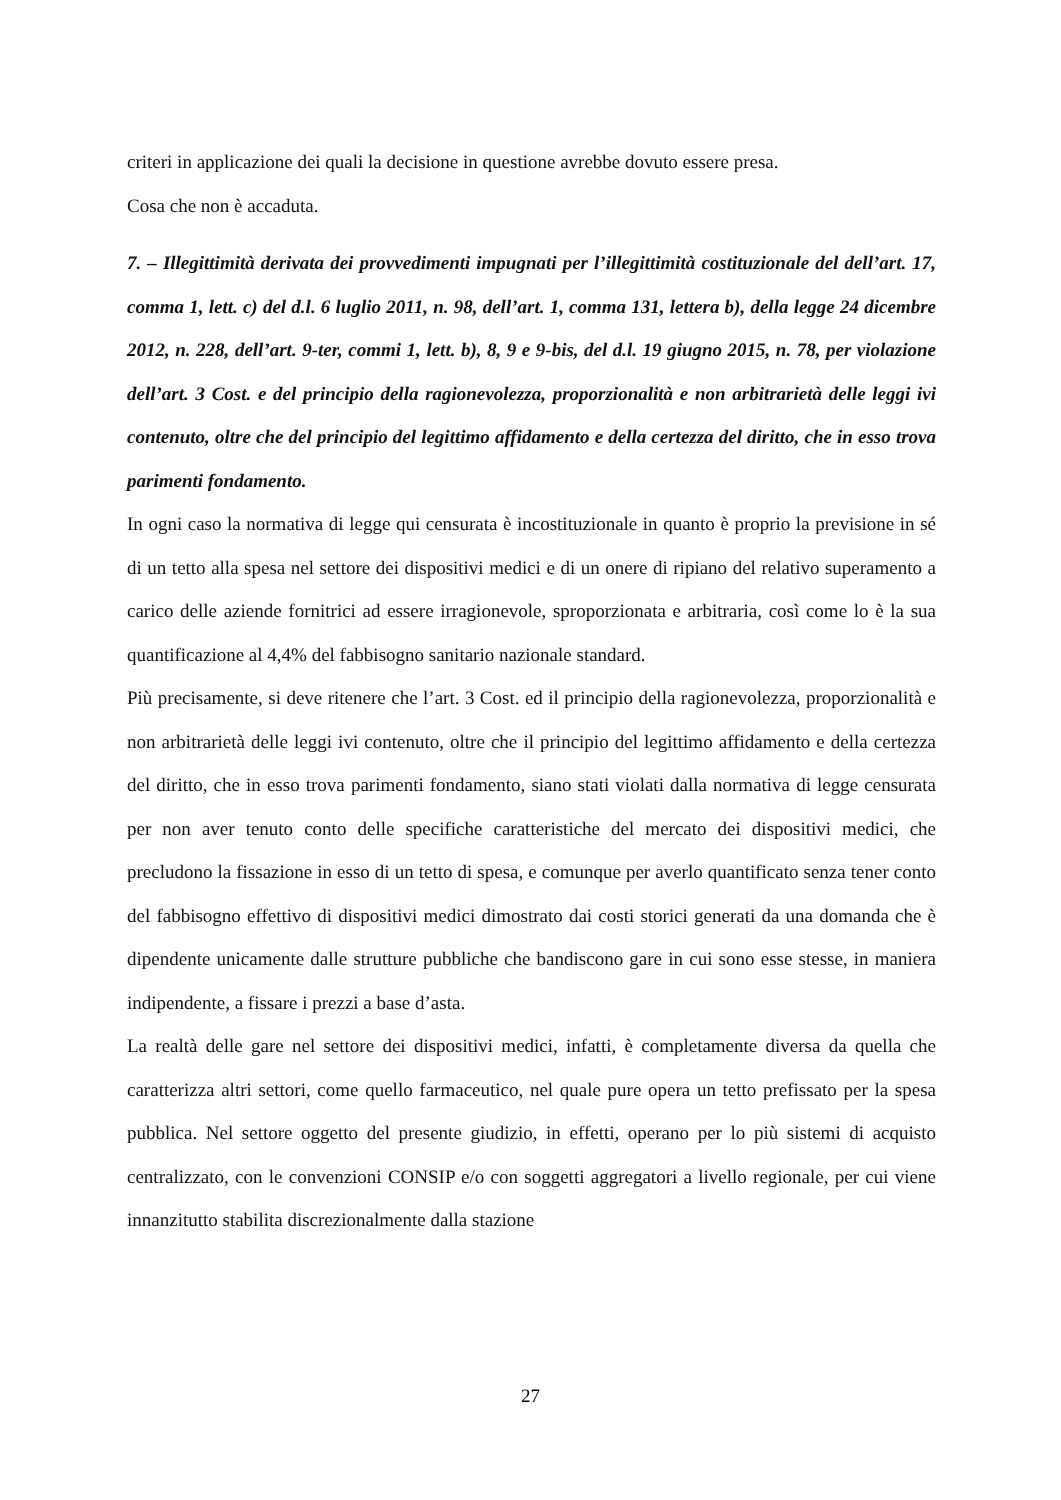criteri in applicazione dei quali la decisione in questione avrebbe dovuto essere presa.
Cosa che non è accaduta.
7. – Illegittimità derivata dei provvedimenti impugnati per l’illegittimità costituzionale del dell’art. 17, comma 1, lett. c) del d.l. 6 luglio 2011, n. 98, dell’art. 1, comma 131, lettera b), della legge 24 dicembre 2012, n. 228, dell’art. 9-ter, commi 1, lett. b), 8, 9 e 9-bis, del d.l. 19 giugno 2015, n. 78, per violazione dell’art. 3 Cost. e del principio della ragionevolezza, proporzionalità e non arbitrarietà delle leggi ivi contenuto, oltre che del principio del legittimo affidamento e della certezza del diritto, che in esso trova parimenti fondamento.
In ogni caso la normativa di legge qui censurata è incostituzionale in quanto è proprio la previsione in sé di un tetto alla spesa nel settore dei dispositivi medici e di un onere di ripiano del relativo superamento a carico delle aziende fornitrici ad essere irragionevole, sproporzionata e arbitraria, così come lo è la sua quantificazione al 4,4% del fabbisogno sanitario nazionale standard.
Più precisamente, si deve ritenere che l’art. 3 Cost. ed il principio della ragionevolezza, proporzionalità e non arbitrarietà delle leggi ivi contenuto, oltre che il principio del legittimo affidamento e della certezza del diritto, che in esso trova parimenti fondamento, siano stati violati dalla normativa di legge censurata per non aver tenuto conto delle specifiche caratteristiche del mercato dei dispositivi medici, che precludono la fissazione in esso di un tetto di spesa, e comunque per averlo quantificato senza tener conto del fabbisogno effettivo di dispositivi medici dimostrato dai costi storici generati da una domanda che è dipendente unicamente dalle strutture pubbliche che bandiscono gare in cui sono esse stesse, in maniera indipendente, a fissare i prezzi a base d’asta.
La realtà delle gare nel settore dei dispositivi medici, infatti, è completamente diversa da quella che caratterizza altri settori, come quello farmaceutico, nel quale pure opera un tetto prefissato per la spesa pubblica. Nel settore oggetto del presente giudizio, in effetti, operano per lo più sistemi di acquisto centralizzato, con le convenzioni CONSIP e/o con soggetti aggregatori a livello regionale, per cui viene innanzitutto stabilita discrezionalmente dalla stazione
27